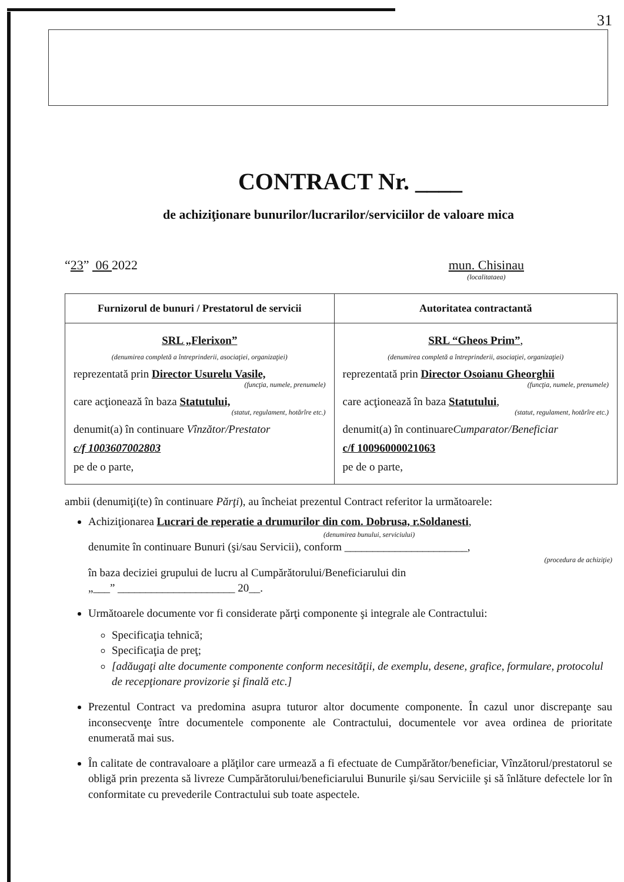31
CONTRACT Nr. ____
de achiziţionare bunurilor/lucrarilor/serviciilor de valoare mica
“23” 06 2022 mun. Chisinau
(localitataea)
| Furnizorul de bunuri / Prestatorul de servicii | Autoritatea contractantă |
| --- | --- |
| SRL „Flerixon” (denumirea completă a întreprinderii, asociaţiei, organizaţiei) reprezentată prin Director Usurelu Vasile, (funcţia, numele, prenumele) care acţionează în baza Statutului, (statut, regulament, hotărîre etc.) denumit(a) în continuare Vînzător/Prestator c/f 1003607002803 pe de o parte, | SRL “Gheos Prim” , (denumirea completă a întreprinderii, asociaţiei, organizaţiei) reprezentată prin Director Osoianu Gheorghii (funcţia, numele, prenumele) care acţionează în baza Statutului , (statut, regulament, hotărîre etc.) denumit(a) în continuare Cumparator/Beneficiar c/f 10096000021063 pe de o parte, |
ambii (denumiţi(te) în continuare Părţi), au încheiat prezentul Contract referitor la următoarele:
Achiziţionarea Lucrari de reperatie a drumurilor din com. Dobrusa, r.Soldanesti,
(denumirea bunului, serviciului)
denumite în continuare Bunuri (şi/sau Servicii), conform ______________________,
(procedura de achiziţie)
în baza deciziei grupului de lucru al Cumpărătorului/Beneficiarului din
„___” _____________________ 20__.
Următoarele documente vor fi considerate părţi componente şi integrale ale Contractului:
Specificaţia tehnică;
Specificaţia de preţ;
[adăugaţi alte documente componente conform necesităţii, de exemplu, desene, grafice, formulare, protocolul de recepţionare provizorie şi finală etc.]
Prezentul Contract va predomina asupra tuturor altor documente componente. În cazul unor discrepanţe sau inconsecvenţe între documentele componente ale Contractului, documentele vor avea ordinea de prioritate enumerată mai sus.
În calitate de contravaloare a plăţilor care urmează a fi efectuate de Cumpărător/beneficiar, Vînzătorul/prestatorul se obligă prin prezenta să livreze Cumpărătorului/beneficiarului Bunurile şi/sau Serviciile şi să înlăture defectele lor în conformitate cu prevederile Contractului sub toate aspectele.